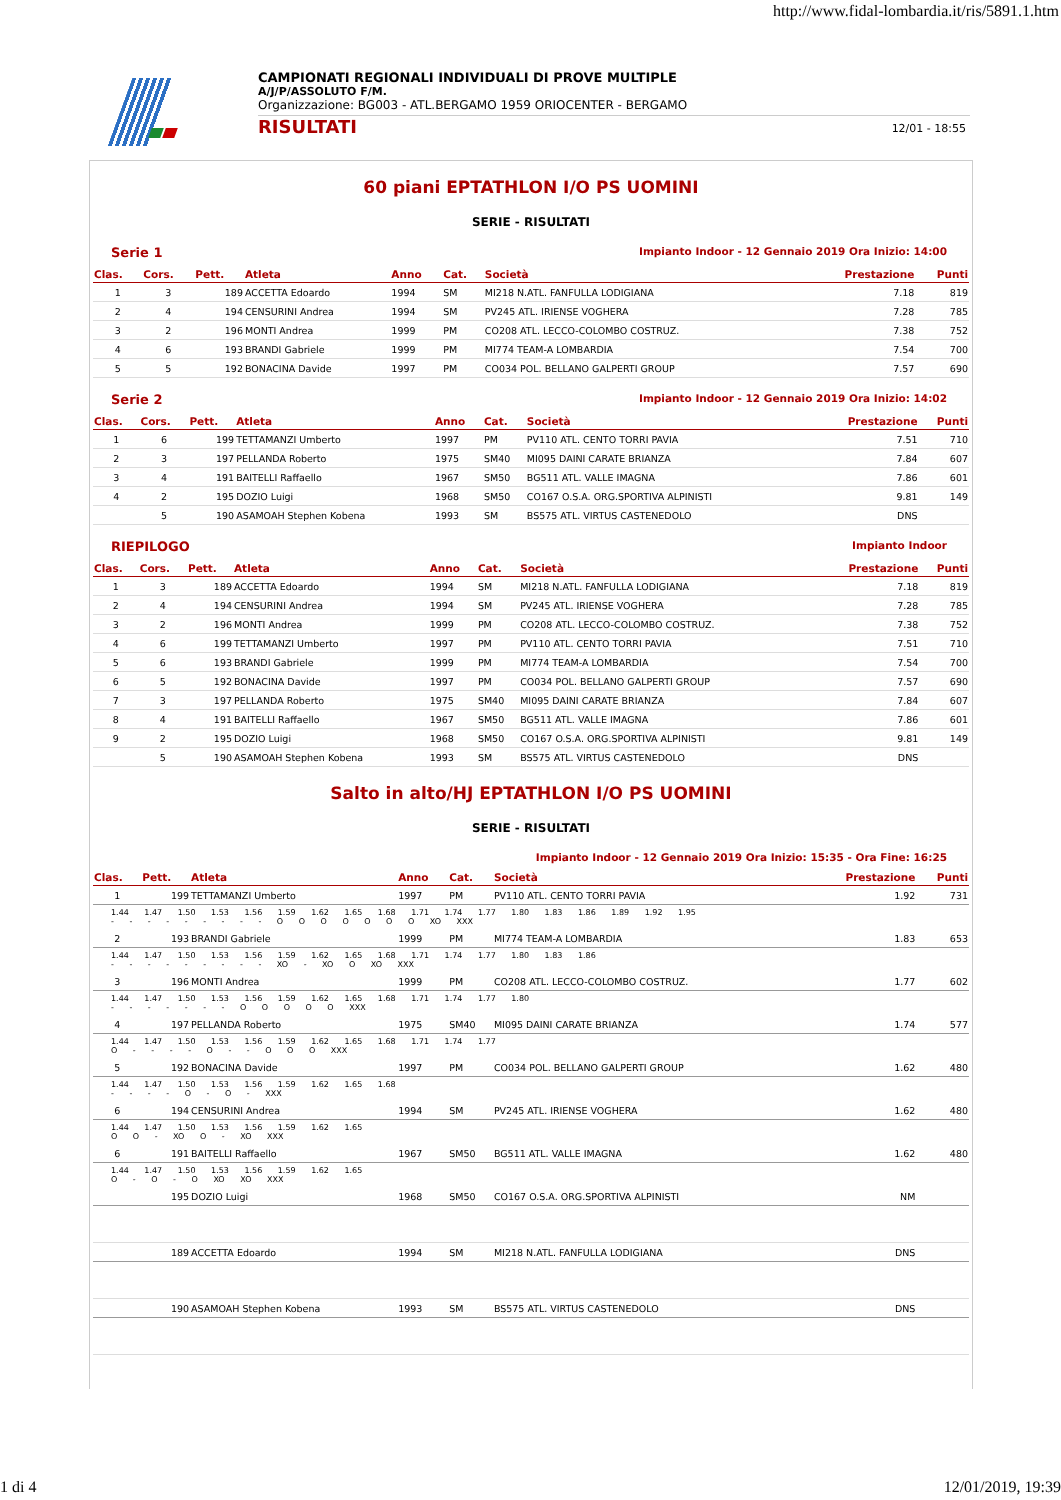http://www.fidal-lombardia.it/ris/5891.1.htm
CAMPIONATI REGIONALI INDIVIDUALI DI PROVE MULTIPLE
A/J/P/ASSOLUTO F/M.
Organizzazione: BG003 - ATL.BERGAMO 1959 ORIOCENTER - BERGAMO
RISULTATI 12/01 - 18:55
60 piani EPTATHLON I/O PS UOMINI
SERIE - RISULTATI
Serie 1 Impianto Indoor - 12 Gennaio 2019 Ora Inizio: 14:00
| Clas. | Cors. | Pett. | Atleta | Anno | Cat. | Società | Prestazione | Punti |
| --- | --- | --- | --- | --- | --- | --- | --- | --- |
| 1 | 3 | 189 | ACCETTA Edoardo | 1994 | SM | MI218 N.ATL. FANFULLA LODIGIANA | 7.18 | 819 |
| 2 | 4 | 194 | CENSURINI Andrea | 1994 | SM | PV245 ATL. IRIENSE VOGHERA | 7.28 | 785 |
| 3 | 2 | 196 | MONTI Andrea | 1999 | PM | CO208 ATL. LECCO-COLOMBO COSTRUZ. | 7.38 | 752 |
| 4 | 6 | 193 | BRANDI Gabriele | 1999 | PM | MI774 TEAM-A LOMBARDIA | 7.54 | 700 |
| 5 | 5 | 192 | BONACINA Davide | 1997 | PM | CO034 POL. BELLANO GALPERTI GROUP | 7.57 | 690 |
Serie 2 Impianto Indoor - 12 Gennaio 2019 Ora Inizio: 14:02
| Clas. | Cors. | Pett. | Atleta | Anno | Cat. | Società | Prestazione | Punti |
| --- | --- | --- | --- | --- | --- | --- | --- | --- |
| 1 | 6 | 199 | TETTAMANZI Umberto | 1997 | PM | PV110 ATL. CENTO TORRI PAVIA | 7.51 | 710 |
| 2 | 3 | 197 | PELLANDA Roberto | 1975 | SM40 | MI095 DAINI CARATE BRIANZA | 7.84 | 607 |
| 3 | 4 | 191 | BAITELLI Raffaello | 1967 | SM50 | BG511 ATL. VALLE IMAGNA | 7.86 | 601 |
| 4 | 2 | 195 | DOZIO Luigi | 1968 | SM50 | CO167 O.S.A. ORG.SPORTIVA ALPINISTI | 9.81 | 149 |
| | 5 | 190 | ASAMOAH Stephen Kobena | 1993 | SM | BS575 ATL. VIRTUS CASTENEDOLO | DNS | |
RIEPILOGO Impianto Indoor
| Clas. | Cors. | Pett. | Atleta | Anno | Cat. | Società | Prestazione | Punti |
| --- | --- | --- | --- | --- | --- | --- | --- | --- |
| 1 | 3 | 189 | ACCETTA Edoardo | 1994 | SM | MI218 N.ATL. FANFULLA LODIGIANA | 7.18 | 819 |
| 2 | 4 | 194 | CENSURINI Andrea | 1994 | SM | PV245 ATL. IRIENSE VOGHERA | 7.28 | 785 |
| 3 | 2 | 196 | MONTI Andrea | 1999 | PM | CO208 ATL. LECCO-COLOMBO COSTRUZ. | 7.38 | 752 |
| 4 | 6 | 199 | TETTAMANZI Umberto | 1997 | PM | PV110 ATL. CENTO TORRI PAVIA | 7.51 | 710 |
| 5 | 6 | 193 | BRANDI Gabriele | 1999 | PM | MI774 TEAM-A LOMBARDIA | 7.54 | 700 |
| 6 | 5 | 192 | BONACINA Davide | 1997 | PM | CO034 POL. BELLANO GALPERTI GROUP | 7.57 | 690 |
| 7 | 3 | 197 | PELLANDA Roberto | 1975 | SM40 | MI095 DAINI CARATE BRIANZA | 7.84 | 607 |
| 8 | 4 | 191 | BAITELLI Raffaello | 1967 | SM50 | BG511 ATL. VALLE IMAGNA | 7.86 | 601 |
| 9 | 2 | 195 | DOZIO Luigi | 1968 | SM50 | CO167 O.S.A. ORG.SPORTIVA ALPINISTI | 9.81 | 149 |
| | 5 | 190 | ASAMOAH Stephen Kobena | 1993 | SM | BS575 ATL. VIRTUS CASTENEDOLO | DNS | |
Salto in alto/HJ EPTATHLON I/O PS UOMINI
SERIE - RISULTATI
Impianto Indoor - 12 Gennaio 2019 Ora Inizio: 15:35 - Ora Fine: 16:25
| Clas. | Pett. | Atleta | Anno | Cat. | Società | Prestazione | Punti |
| --- | --- | --- | --- | --- | --- | --- | --- |
| 1 | 199 | TETTAMANZI Umberto | 1997 | PM | PV110 ATL. CENTO TORRI PAVIA | 1.92 | 731 |
| 1.44 1.47 1.50 1.53 1.56 1.59 1.62 1.65 1.68 1.71 1.74 1.77 1.80 1.83 1.86 1.89 1.92 1.95 - - - - - - - - - O O O O O O O XO XXX | | | | | | | |
| 2 | 193 | BRANDI Gabriele | 1999 | PM | MI774 TEAM-A LOMBARDIA | 1.83 | 653 |
| 1.44 1.47 1.50 1.53 1.56 1.59 1.62 1.65 1.68 1.71 1.74 1.77 1.80 1.83 1.86 - - - - - - - - - XO - XO O XO XXX | | | | | | | |
| 3 | 196 | MONTI Andrea | 1999 | PM | CO208 ATL. LECCO-COLOMBO COSTRUZ. | 1.77 | 602 |
| 1.44 1.47 1.50 1.53 1.56 1.59 1.62 1.65 1.68 1.71 1.74 1.77 1.80 - - - - - - - O O O O O XXX | | | | | | | |
| 4 | 197 | PELLANDA Roberto | 1975 | SM40 | MI095 DAINI CARATE BRIANZA | 1.74 | 577 |
| 1.44 1.47 1.50 1.53 1.56 1.59 1.62 1.65 1.68 1.71 1.74 1.77 O - - - - O - - O O O XXX | | | | | | | |
| 5 | 192 | BONACINA Davide | 1997 | PM | CO034 POL. BELLANO GALPERTI GROUP | 1.62 | 480 |
| 1.44 1.47 1.50 1.53 1.56 1.59 1.62 1.65 1.68 - - - - O - O - XXX | | | | | | | |
| 6 | 194 | CENSURINI Andrea | 1994 | SM | PV245 ATL. IRIENSE VOGHERA | 1.62 | 480 |
| 1.44 1.47 1.50 1.53 1.56 1.59 1.62 1.65 O O - XO O - XO XXX | | | | | | | |
| 6 | 191 | BAITELLI Raffaello | 1967 | SM50 | BG511 ATL. VALLE IMAGNA | 1.62 | 480 |
| 1.44 1.47 1.50 1.53 1.56 1.59 1.62 1.65 O - O - O XO XO XXX | | | | | | | |
| | 195 | DOZIO Luigi | 1968 | SM50 | CO167 O.S.A. ORG.SPORTIVA ALPINISTI | NM | |
| | 189 | ACCETTA Edoardo | 1994 | SM | MI218 N.ATL. FANFULLA LODIGIANA | DNS | |
| | 190 | ASAMOAH Stephen Kobena | 1993 | SM | BS575 ATL. VIRTUS CASTENEDOLO | DNS | |
1 di 4 12/01/2019, 19:39